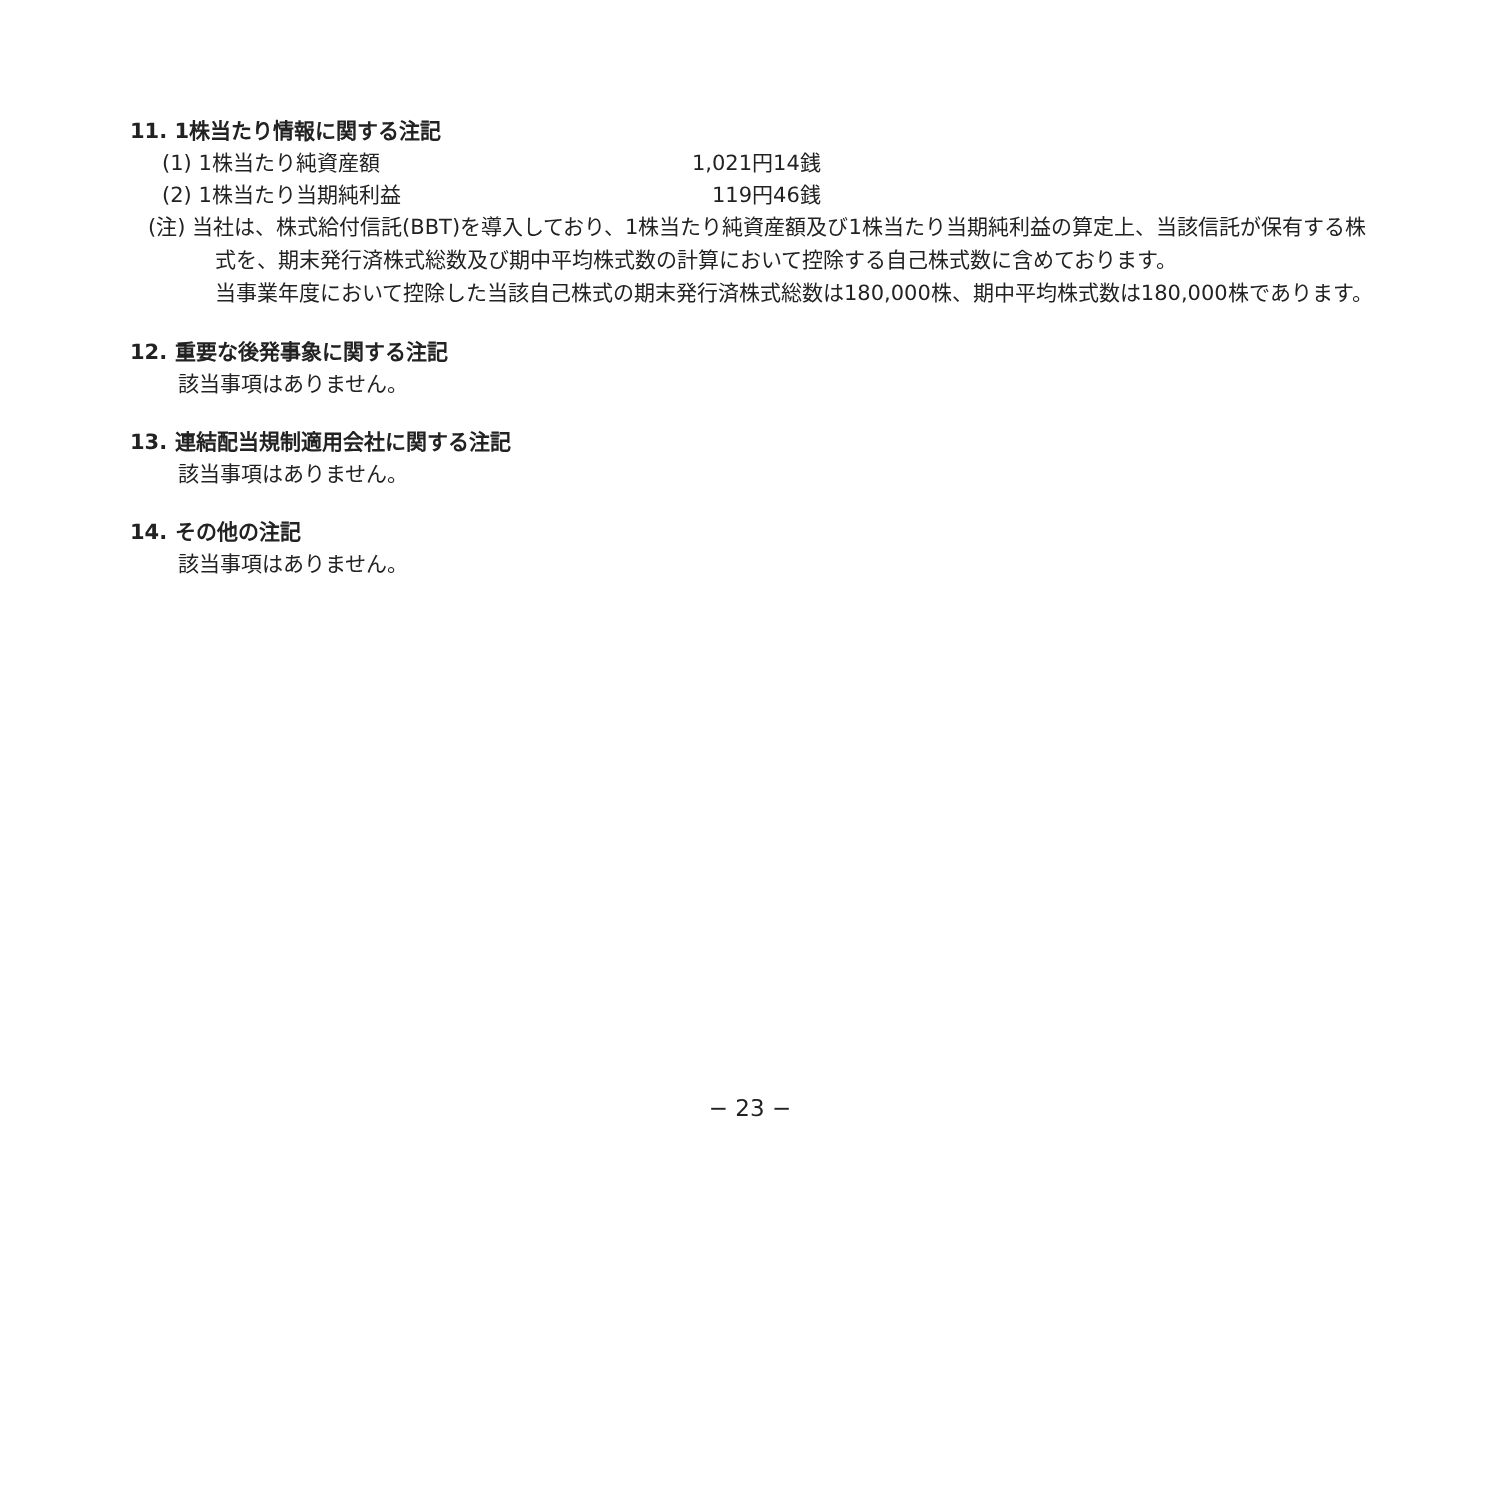11. 1株当たり情報に関する注記
| (1) 1株当たり純資産額 | 1,021円14銭 |
| (2) 1株当たり当期純利益 | 119円46銭 |
(注) 当社は、株式給付信託(BBT)を導入しており、1株当たり純資産額及び1株当たり当期純利益の算定上、当該信託が保有する株式を、期末発行済株式総数及び期中平均株式数の計算において控除する自己株式数に含めております。
当事業年度において控除した当該自己株式の期末発行済株式総数は180,000株、期中平均株式数は180,000株であります。
12. 重要な後発事象に関する注記
該当事項はありません。
13. 連結配当規制適用会社に関する注記
該当事項はありません。
14. その他の注記
該当事項はありません。
− 23 −